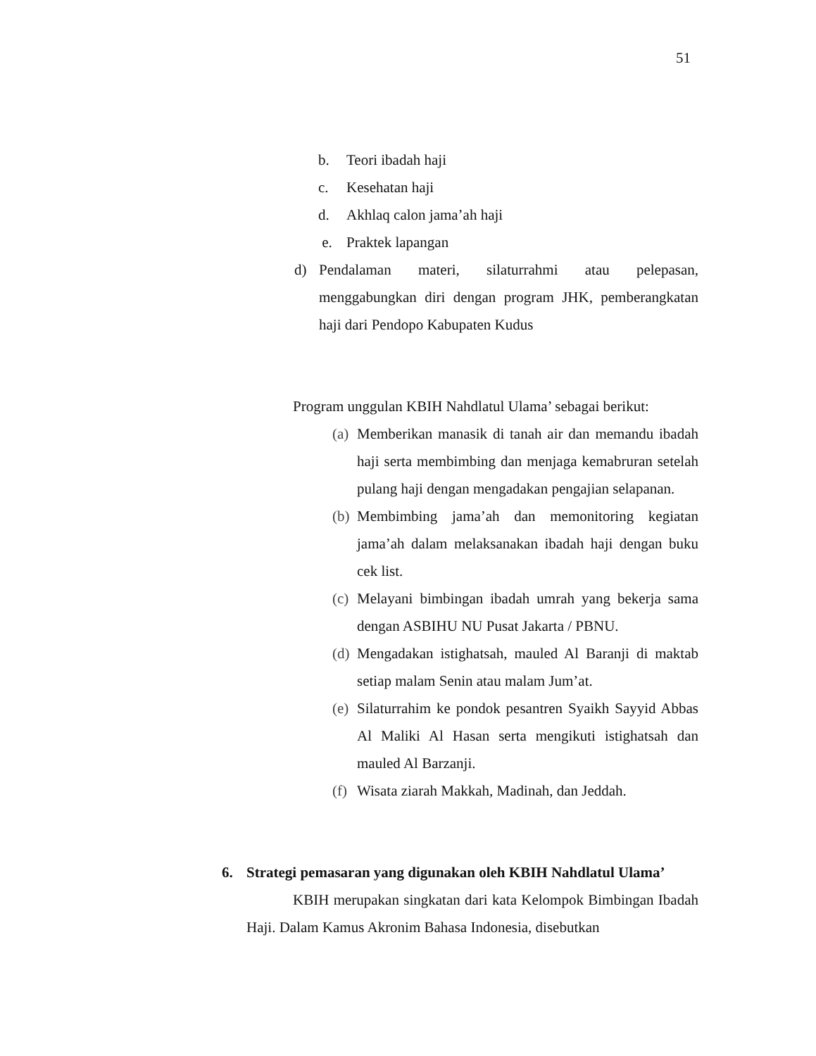51
b. Teori ibadah haji
c. Kesehatan haji
d. Akhlaq calon jama’ah haji
e. Praktek lapangan
d) Pendalaman materi, silaturrahmi atau pelepasan, menggabungkan diri dengan program JHK, pemberangkatan haji dari Pendopo Kabupaten Kudus
Program unggulan KBIH Nahdlatul Ulama’ sebagai berikut:
(a) Memberikan manasik di tanah air dan memandu ibadah haji serta membimbing dan menjaga kemabruran setelah pulang haji dengan mengadakan pengajian selapanan.
(b) Membimbing jama’ah dan memonitoring kegiatan jama’ah dalam melaksanakan ibadah haji dengan buku cek list.
(c) Melayani bimbingan ibadah umrah yang bekerja sama dengan ASBIHU NU Pusat Jakarta / PBNU.
(d) Mengadakan istighatsah, mauled Al Baranji di maktab setiap malam Senin atau malam Jum’at.
(e) Silaturrahim ke pondok pesantren Syaikh Sayyid Abbas Al Maliki Al Hasan serta mengikuti istighatsah dan mauled Al Barzanji.
(f) Wisata ziarah Makkah, Madinah, dan Jeddah.
6. Strategi pemasaran yang digunakan oleh KBIH Nahdlatul Ulama’
KBIH merupakan singkatan dari kata Kelompok Bimbingan Ibadah Haji. Dalam Kamus Akronim Bahasa Indonesia, disebutkan